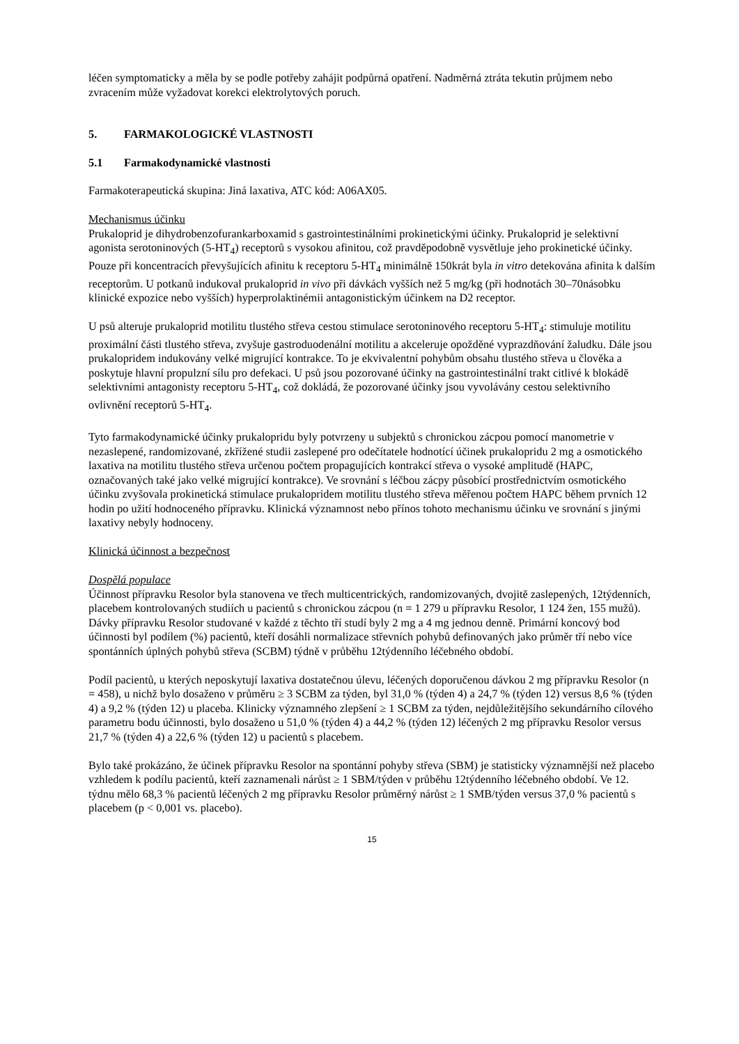léčen symptomaticky a měla by se podle potřeby zahájit podpůrná opatření. Nadměrná ztráta tekutin průjmem nebo zvracením může vyžadovat korekci elektrolytových poruch.
5. FARMAKOLOGICKÉ VLASTNOSTI
5.1 Farmakodynamické vlastnosti
Farmakoterapeutická skupina: Jiná laxativa, ATC kód: A06AX05.
Mechanismus účinku
Prukaloprid je dihydrobenzofurankarboxamid s gastrointestinálními prokinetickými účinky. Prukaloprid je selektivní agonista serotoninových (5-HT<sub>4</sub>) receptorů s vysokou afinitou, což pravděpodobně vysvětluje jeho prokinetické účinky. Pouze při koncentracích převyšujících afinitu k receptoru 5-HT<sub>4</sub> minimálně 150krát byla in vitro detekována afinita k dalším receptorům. U potkanů indukoval prukaloprid in vivo při dávkách vyšších než 5 mg/kg (při hodnotách 30–70násobku klinické expozice nebo vyšších) hyperprolaktinémii antagonistickým účinkem na D2 receptor.
U psů alteruje prukaloprid motilitu tlustého střeva cestou stimulace serotoninového receptoru 5-HT<sub>4</sub>: stimuluje motilitu proximální části tlustého střeva, zvyšuje gastroduodenální motilitu a akceleruje opožděné vyprazdňování žaludku. Dále jsou prukalopridem indukovány velké migrující kontrakce. To je ekvivalentní pohybům obsahu tlustého střeva u člověka a poskytuje hlavní propulzní sílu pro defekaci. U psů jsou pozorované účinky na gastrointestinální trakt citlivé k blokádě selektivními antagonisty receptoru 5-HT<sub>4</sub>, což dokládá, že pozorované účinky jsou vyvolávány cestou selektivního ovlivnění receptorů 5-HT<sub>4</sub>.
Tyto farmakodynamické účinky prukalopridu byly potvrzeny u subjektů s chronickou zácpou pomocí manometrie v nezaslepené, randomizované, zkřížené studii zaslepené pro odečítatele hodnotící účinek prukalopridu 2 mg a osmotického laxativa na motilitu tlustého střeva určenou počtem propagujících kontrakcí střeva o vysoké amplitudě (HAPC, označovaných také jako velké migrující kontrakce). Ve srovnání s léčbou zácpy působící prostřednictvím osmotického účinku zvyšovala prokinetická stimulace prukalopridem motilitu tlustého střeva měřenou počtem HAPC během prvních 12 hodin po užití hodnoceného přípravku. Klinická významnost nebo přínos tohoto mechanismu účinku ve srovnání s jinými laxativy nebyly hodnoceny.
Klinická účinnost a bezpečnost
Dospělá populace
Účinnost přípravku Resolor byla stanovena ve třech multicentrických, randomizovaných, dvojitě zaslepených, 12týdenních, placebem kontrolovaných studiích u pacientů s chronickou zácpou (n = 1 279 u přípravku Resolor, 1 124 žen, 155 mužů). Dávky přípravku Resolor studované v každé z těchto tří studí byly 2 mg a 4 mg jednou denně. Primární koncový bod účinnosti byl podílem (%) pacientů, kteří dosáhli normalizace střevních pohybů definovaných jako průměr tří nebo více spontánních úplných pohybů střeva (SCBM) týdně v průběhu 12týdenního léčebného období.
Podíl pacientů, u kterých neposkytují laxativa dostatečnou úlevu, léčených doporučenou dávkou 2 mg přípravku Resolor (n = 458), u nichž bylo dosaženo v průměru ≥ 3 SCBM za týden, byl 31,0 % (týden 4) a 24,7 % (týden 12) versus 8,6 % (týden 4) a 9,2 % (týden 12) u placeba. Klinicky významného zlepšení ≥ 1 SCBM za týden, nejdůležitějšího sekundárního cílového parametru bodu účinnosti, bylo dosaženo u 51,0 % (týden 4) a 44,2 % (týden 12) léčených 2 mg přípravku Resolor versus 21,7 % (týden 4) a 22,6 % (týden 12) u pacientů s placebem.
Bylo také prokázáno, že účinek přípravku Resolor na spontánní pohyby střeva (SBM) je statisticky významnější než placebo vzhledem k podílu pacientů, kteří zaznamenali nárůst ≥ 1 SBM/týden v průběhu 12týdenního léčebného období. Ve 12. týdnu mělo 68,3 % pacientů léčených 2 mg přípravku Resolor průměrný nárůst ≥ 1 SMB/týden versus 37,0 % pacientů s placebem (p < 0,001 vs. placebo).
15